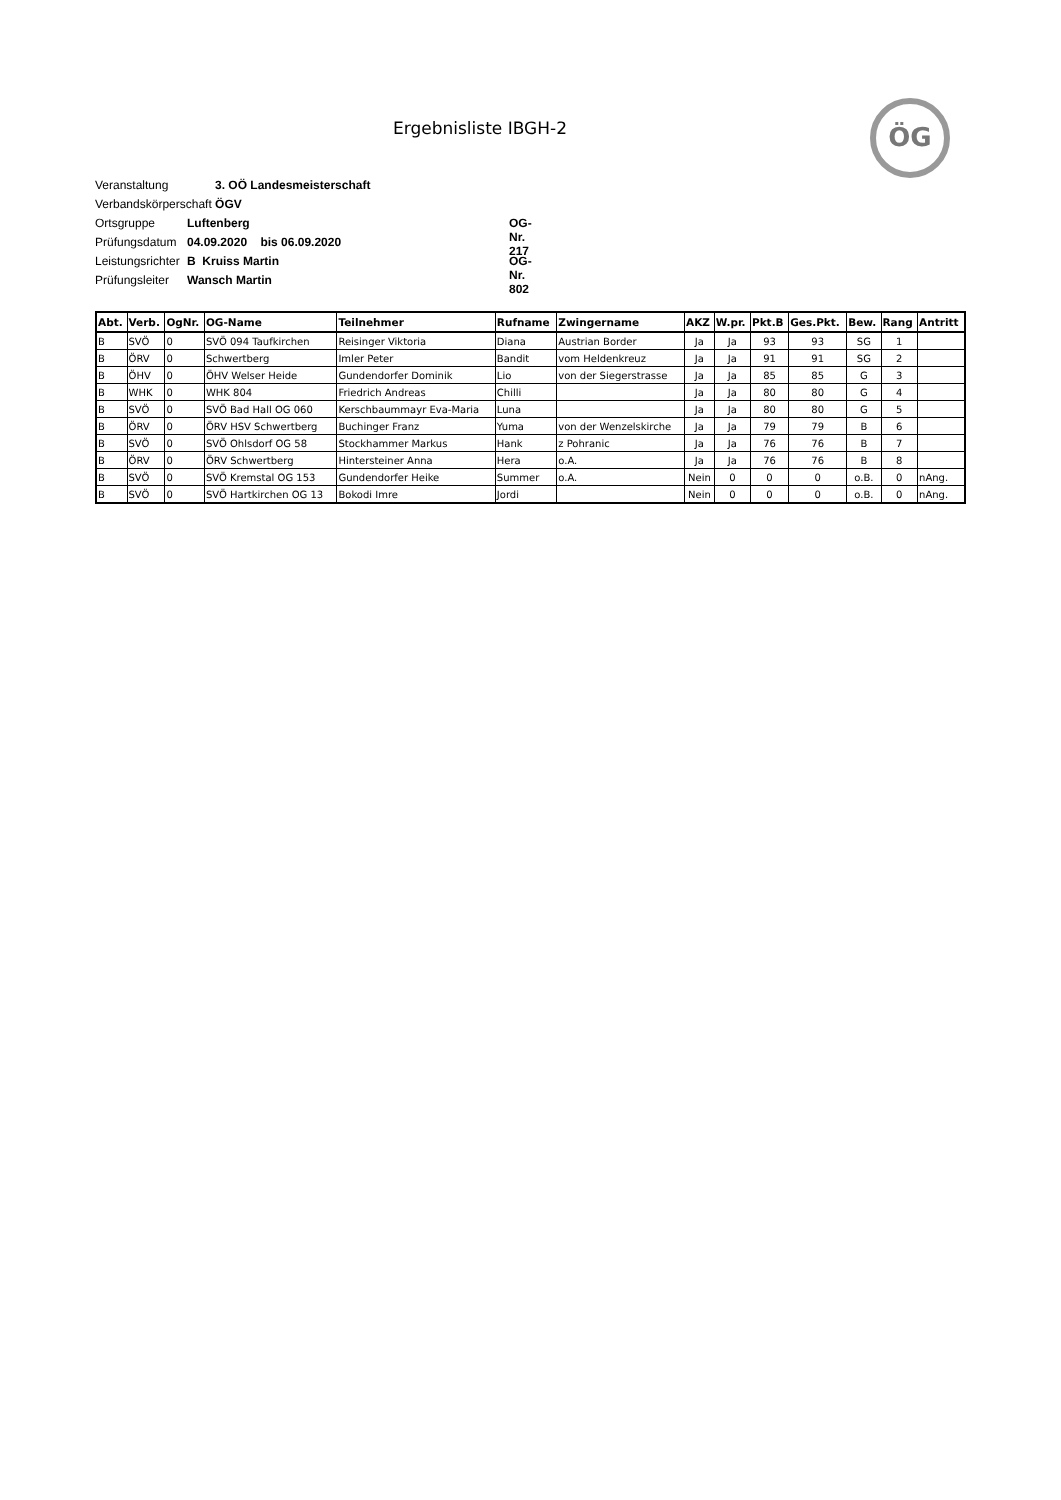Ergebnisliste IBGH-2 ÖG
Veranstaltung 3. OÖ Landesmeisterschaft
Verbandskörperschaft ÖGV
Ortsgruppe Luftenberg OG-Nr. 217
Prüfungsdatum 04.09.2020 bis 06.09.2020
Leistungsrichter B Kruiss Martin OG-Nr. 802
Prüfungsleiter Wansch Martin
| Abt. | Verb. | OgNr. | OG-Name | Teilnehmer | Rufname | Zwingername | AKZ | W.pr. | Pkt.B | Ges.Pkt. | Bew. | Rang | Antritt |
| --- | --- | --- | --- | --- | --- | --- | --- | --- | --- | --- | --- | --- | --- |
| B | SVÖ | 0 | SVÖ 094 Taufkirchen | Reisinger Viktoria | Diana | Austrian Border | Ja | Ja | 93 | 93 | SG | 1 | |
| B | ÖRV | 0 | Schwertberg | Imler Peter | Bandit | vom Heldenkreuz | Ja | Ja | 91 | 91 | SG | 2 | |
| B | ÖHV | 0 | ÖHV Welser Heide | Gundendorfer Dominik | Lio | von der Siegerstrasse | Ja | Ja | 85 | 85 | G | 3 | |
| B | WHK | 0 | WHK 804 | Friedrich Andreas | Chilli | | Ja | Ja | 80 | 80 | G | 4 | |
| B | SVÖ | 0 | SVÖ Bad Hall OG 060 | Kerschbaummayr Eva-Maria | Luna | | Ja | Ja | 80 | 80 | G | 5 | |
| B | ÖRV | 0 | ÖRV HSV Schwertberg | Buchinger Franz | Yuma | von der Wenzelskirche | Ja | Ja | 79 | 79 | B | 6 | |
| B | SVÖ | 0 | SVÖ Ohlsdorf OG 58 | Stockhammer Markus | Hank | z Pohranic | Ja | Ja | 76 | 76 | B | 7 | |
| B | ÖRV | 0 | ÖRV Schwertberg | Hintersteiner Anna | Hera | o.A. | Ja | Ja | 76 | 76 | B | 8 | |
| B | SVÖ | 0 | SVÖ Kremstal OG 153 | Gundendorfer Heike | Summer | o.A. | Nein | 0 | 0 | 0 | o.B. | 0 | nAng. |
| B | SVÖ | 0 | SVÖ Hartkirchen OG 13 | Bokodi Imre | Jordi | | Nein | 0 | 0 | 0 | o.B. | 0 | nAng. |